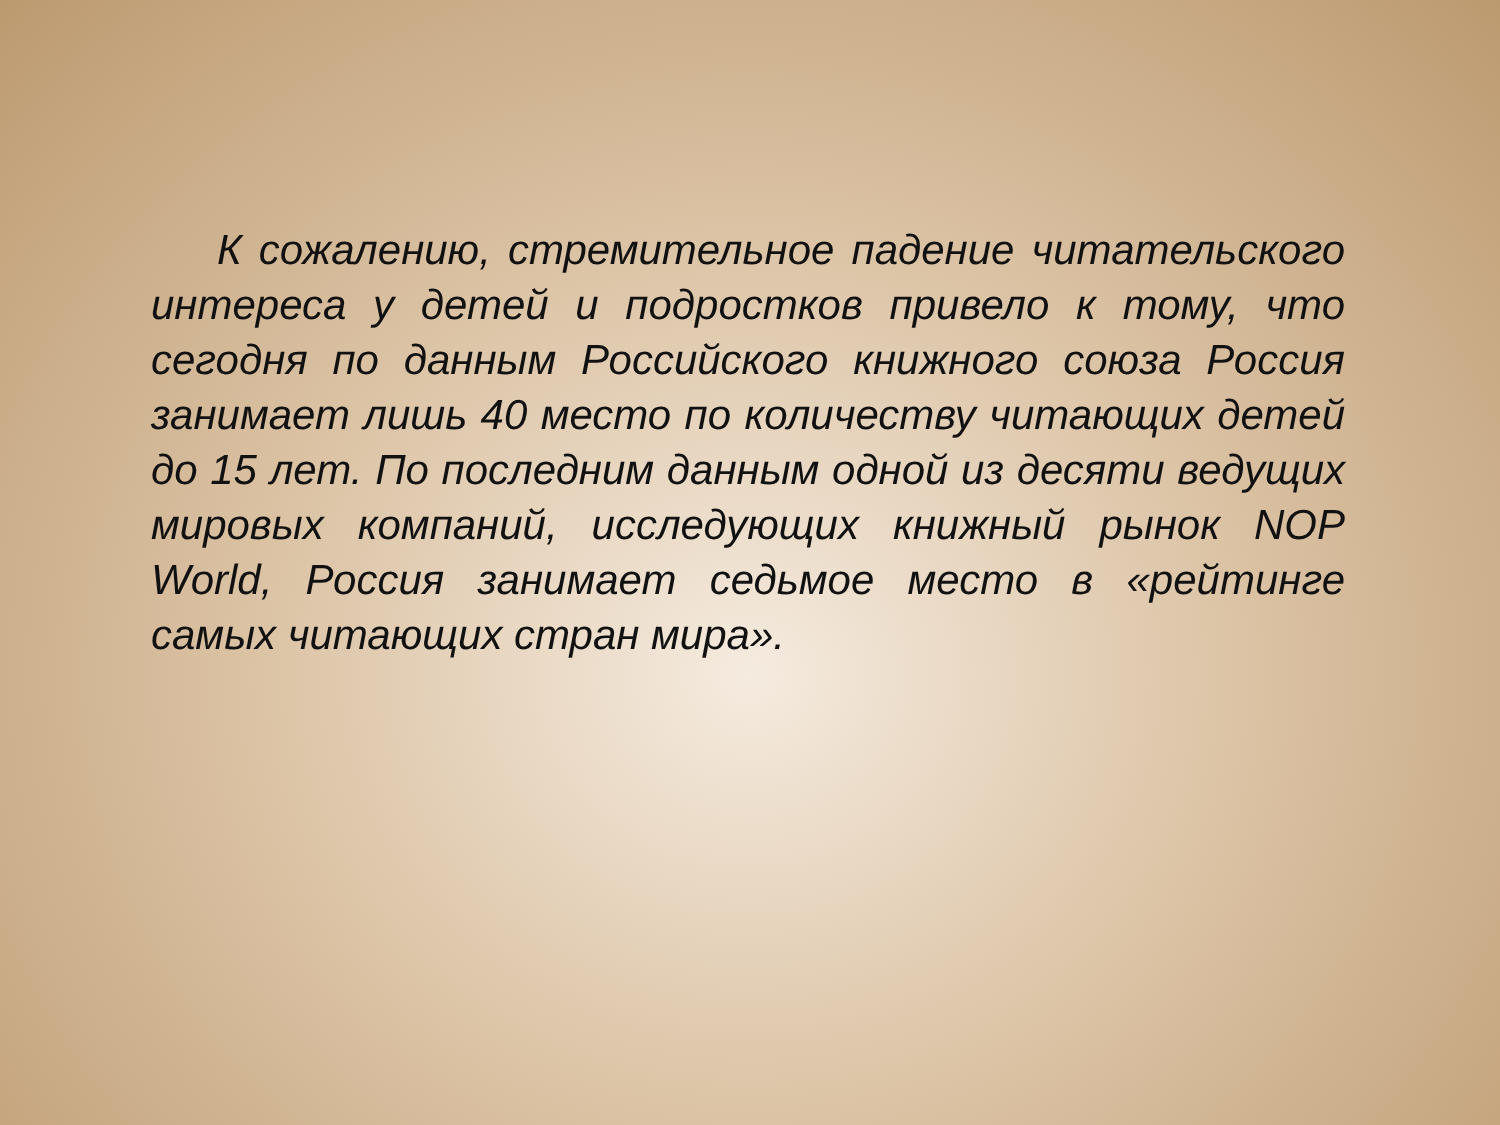К сожалению, стремительное падение читательского интереса у детей и подростков привело к тому, что сегодня по данным Российского книжного союза Россия занимает лишь 40 место по количеству читающих детей до 15 лет. По последним данным одной из десяти ведущих мировых компаний, исследующих книжный рынок NOP World, Россия занимает седьмое место в «рейтинге самых читающих стран мира».